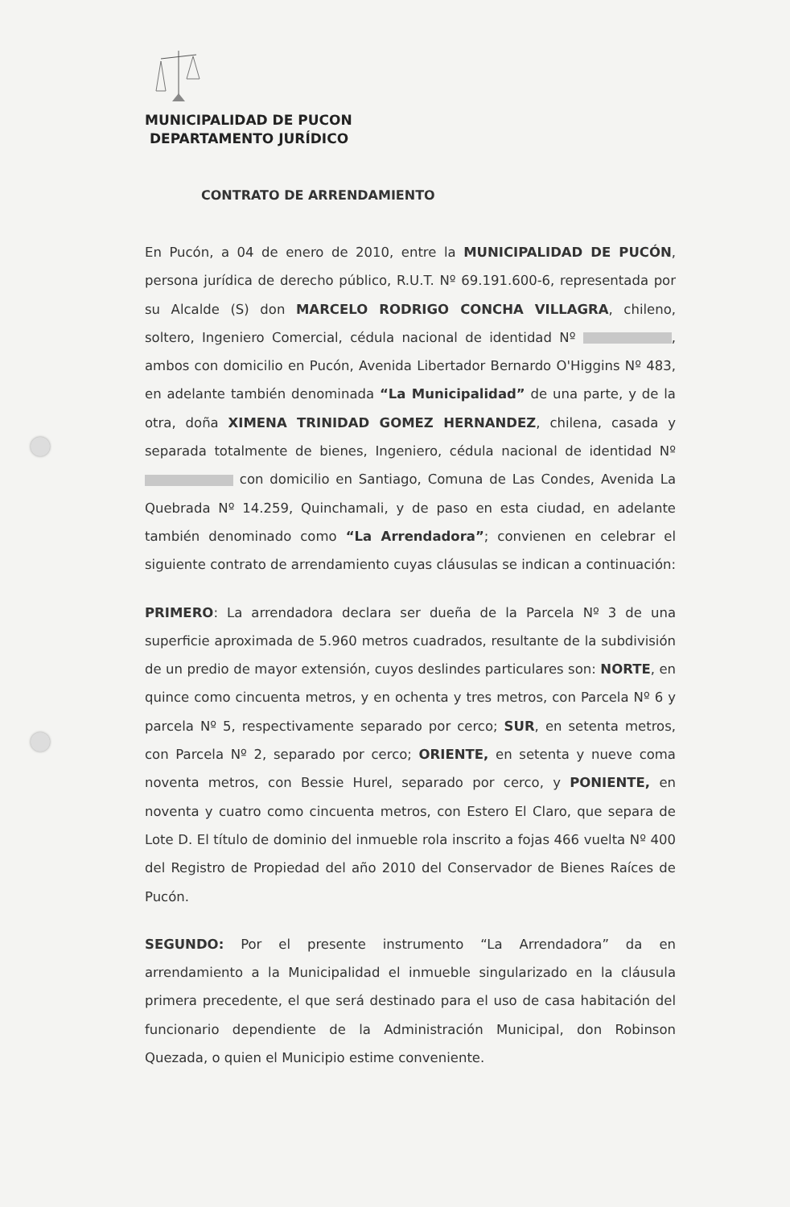MUNICIPALIDAD DE PUCON
DEPARTAMENTO JURÍDICO
CONTRATO DE ARRENDAMIENTO
En Pucón, a 04 de enero de 2010, entre la MUNICIPALIDAD DE PUCÓN, persona jurídica de derecho público, R.U.T. Nº 69.191.600-6, representada por su Alcalde (S) don MARCELO RODRIGO CONCHA VILLAGRA, chileno, soltero, Ingeniero Comercial, cédula nacional de identidad Nº , ambos con domicilio en Pucón, Avenida Libertador Bernardo O'Higgins Nº 483, en adelante también denominada “La Municipalidad” de una parte, y de la otra, doña XIMENA TRINIDAD GOMEZ HERNANDEZ, chilena, casada y separada totalmente de bienes, Ingeniero, cédula nacional de identidad Nº con domicilio en Santiago, Comuna de Las Condes, Avenida La Quebrada Nº 14.259, Quinchamali, y de paso en esta ciudad, en adelante también denominado como “La Arrendadora”; convienen en celebrar el siguiente contrato de arrendamiento cuyas cláusulas se indican a continuación:
PRIMERO: La arrendadora declara ser dueña de la Parcela Nº 3 de una superficie aproximada de 5.960 metros cuadrados, resultante de la subdivisión de un predio de mayor extensión, cuyos deslindes particulares son: NORTE, en quince como cincuenta metros, y en ochenta y tres metros, con Parcela Nº 6 y parcela Nº 5, respectivamente separado por cerco; SUR, en setenta metros, con Parcela Nº 2, separado por cerco; ORIENTE, en setenta y nueve coma noventa metros, con Bessie Hurel, separado por cerco, y PONIENTE, en noventa y cuatro como cincuenta metros, con Estero El Claro, que separa de Lote D. El título de dominio del inmueble rola inscrito a fojas 466 vuelta Nº 400 del Registro de Propiedad del año 2010 del Conservador de Bienes Raíces de Pucón.
SEGUNDO: Por el presente instrumento “La Arrendadora” da en arrendamiento a la Municipalidad el inmueble singularizado en la cláusula primera precedente, el que será destinado para el uso de casa habitación del funcionario dependiente de la Administración Municipal, don Robinson Quezada, o quien el Municipio estime conveniente.